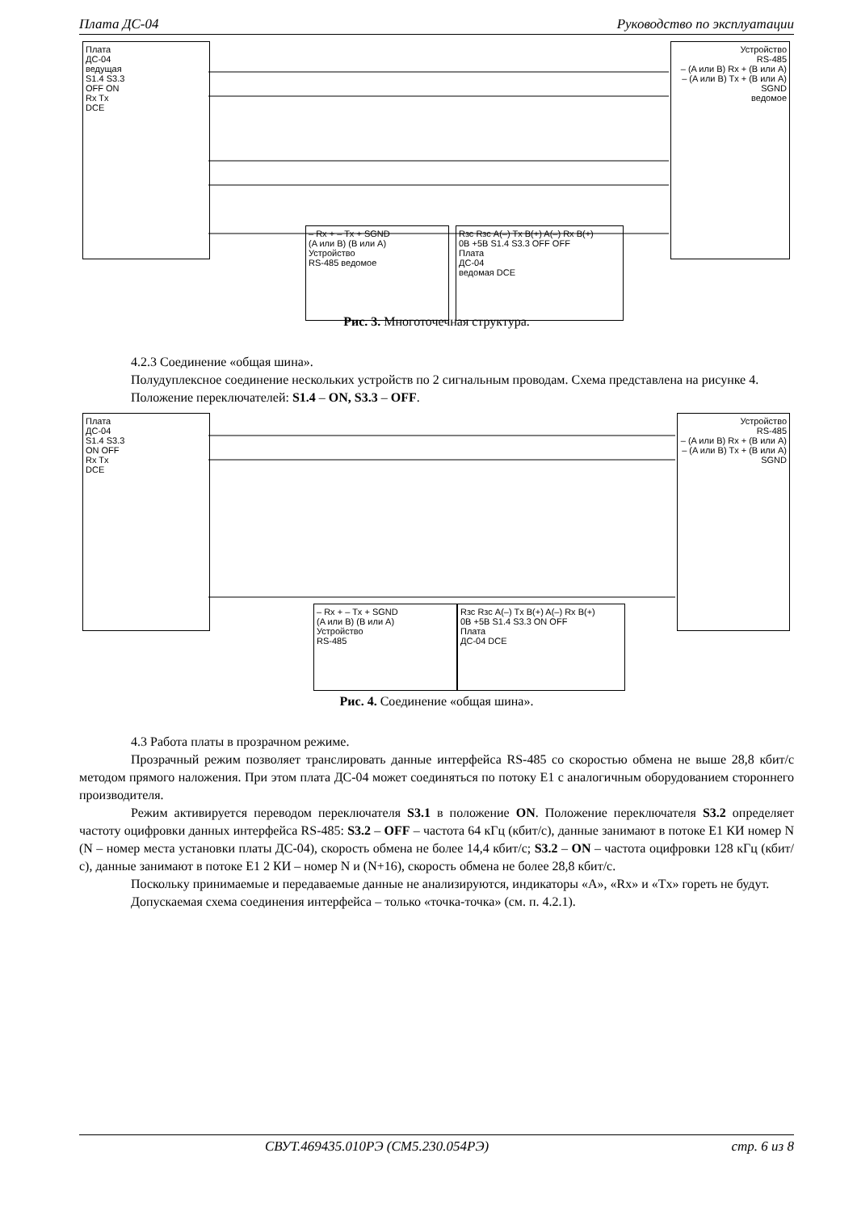Плата ДС-04 Руководство по эксплуатации
Плата
ДС-04
ведущая
S1.4 S3.3
OFF ON
Rx Tx
DCE
Устройство
RS-485
– (A или B) Rx + (B или A)
– (A или B) Tx + (B или A)
SGND
ведомое
– Rx + – Tx + SGND
(A или B) (B или A)
Устройство
RS-485 ведомое
Rзс Rзс A(–) Tx B(+) A(–) Rx B(+)
0В +5В S1.4 S3.3 OFF OFF
Плата
ДС-04
ведомая DCE
Рис. 3. Многоточечная структура.
4.2.3 Соединение «общая шина».
Полудуплексное соединение нескольких устройств по 2 сигнальным проводам. Схема представлена на рисунке 4.
Положение переключателей: S1.4 – ON, S3.3 – OFF.
Плата
ДС-04
S1.4 S3.3
ON OFF
Rx Tx
DCE
Устройство
RS-485
– (A или B) Rx + (B или A)
– (A или B) Tx + (B или A)
SGND
– Rx + – Tx + SGND
(A или B) (B или A)
Устройство
RS-485
Rзс Rзс A(–) Tx B(+) A(–) Rx B(+)
0В +5В S1.4 S3.3 ON OFF
Плата
ДС-04 DCE
Рис. 4. Соединение «общая шина».
4.3 Работа платы в прозрачном режиме.
Прозрачный режим позволяет транслировать данные интерфейса RS-485 со скоростью обмена не выше 28,8 кбит/с методом прямого наложения. При этом плата ДС-04 может соединяться по потоку Е1 с аналогичным оборудованием стороннего производителя.
Режим активируется переводом переключателя S3.1 в положение ON. Положение переключателя S3.2 определяет частоту оцифровки данных интерфейса RS-485: S3.2 – OFF – частота 64 кГц (кбит/с), данные занимают в потоке Е1 КИ номер N (N – номер места установки платы ДС-04), скорость обмена не более 14,4 кбит/с; S3.2 – ON – частота оцифровки 128 кГц (кбит/с), данные занимают в потоке Е1 2 КИ – номер N и (N+16), скорость обмена не более 28,8 кбит/с.
Поскольку принимаемые и передаваемые данные не анализируются, индикаторы «А», «Rx» и «Tx» гореть не будут.
Допускаемая схема соединения интерфейса – только «точка-точка» (см. п. 4.2.1).
СВУТ.469435.010РЭ (СМ5.230.054РЭ) стр. 6 из 8